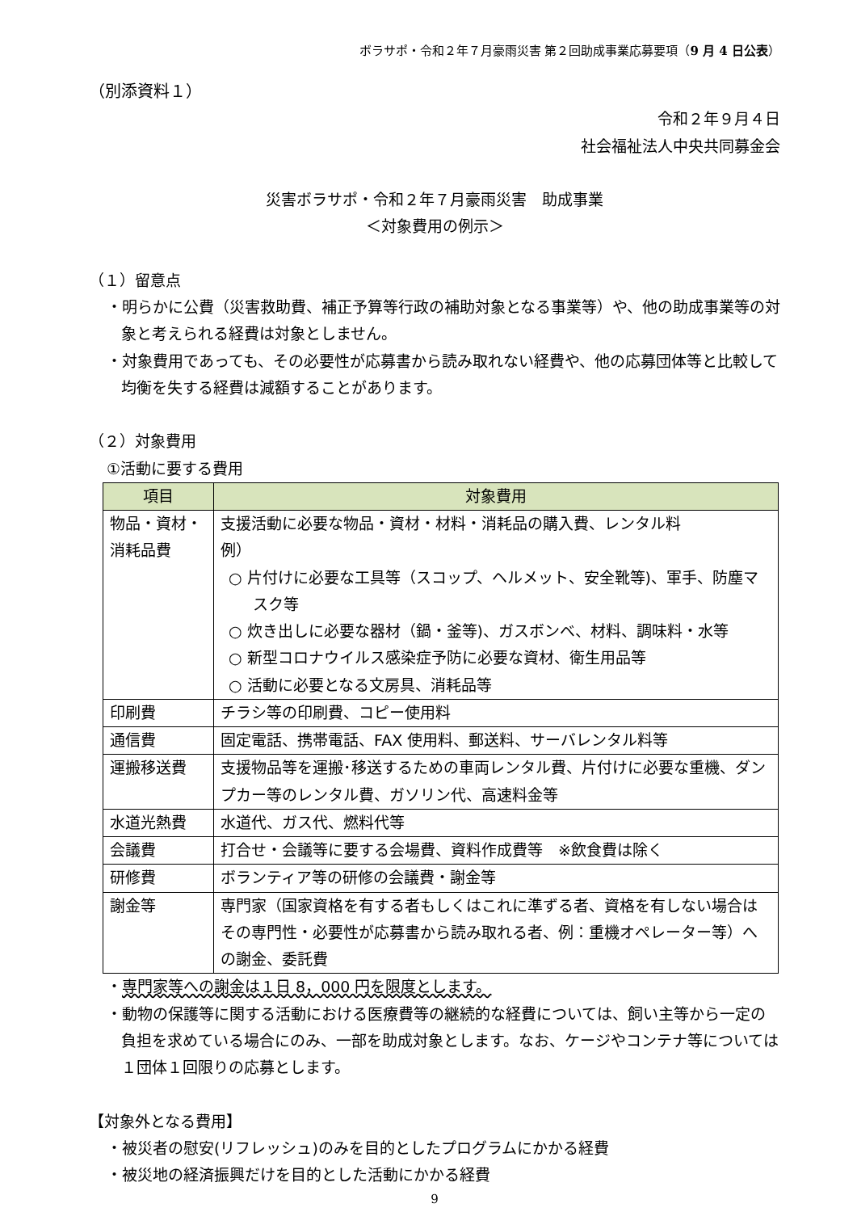ボラサポ・令和２年７月豪雨災害 第２回助成事業応募要項（9 月 4 日公表）
（別添資料１）
令和２年９月４日
社会福祉法人中央共同募金会
災害ボラサポ・令和２年７月豪雨災害　助成事業
＜対象費用の例示＞
（１）留意点
・明らかに公費（災害救助費、補正予算等行政の補助対象となる事業等）や、他の助成事業等の対象と考えられる経費は対象としません。
・対象費用であっても、その必要性が応募書から読み取れない経費や、他の応募団体等と比較して均衡を失する経費は減額することがあります。
（２）対象費用
①活動に要する費用
| 項目 | 対象費用 |
| --- | --- |
| 物品・資材・消耗品費 | 支援活動に必要な物品・資材・材料・消耗品の購入費、レンタル料 例） ○ 片付けに必要な工具等（スコップ、ヘルメット、安全靴等)、軍手、防塵マスク等 ○ 炊き出しに必要な器材（鍋・釜等)、ガスボンベ、材料、調味料・水等 ○ 新型コロナウイルス感染症予防に必要な資材、衛生用品等 ○ 活動に必要となる文房具、消耗品等 |
| 印刷費 | チラシ等の印刷費、コピー使用料 |
| 通信費 | 固定電話、携帯電話、FAX 使用料、郵送料、サーバレンタル料等 |
| 運搬移送費 | 支援物品等を運搬･移送するための車両レンタル費、片付けに必要な重機、ダンプカー等のレンタル費、ガソリン代、高速料金等 |
| 水道光熱費 | 水道代、ガス代、燃料代等 |
| 会議費 | 打合せ・会議等に要する会場費、資料作成費等 ※飲食費は除く |
| 研修費 | ボランティア等の研修の会議費・謝金等 |
| 謝金等 | 専門家（国家資格を有する者もしくはこれに準ずる者、資格を有しない場合はその専門性・必要性が応募書から読み取れる者、例：重機オペレーター等）への謝金、委託費 |
・専門家等への謝金は１日 8，000 円を限度とします。
・動物の保護等に関する活動における医療費等の継続的な経費については、飼い主等から一定の負担を求めている場合にのみ、一部を助成対象とします。なお、ケージやコンテナ等については１団体１回限りの応募とします。
【対象外となる費用】
・被災者の慰安(リフレッシュ)のみを目的としたプログラムにかかる経費
・被災地の経済振興だけを目的とした活動にかかる経費
9